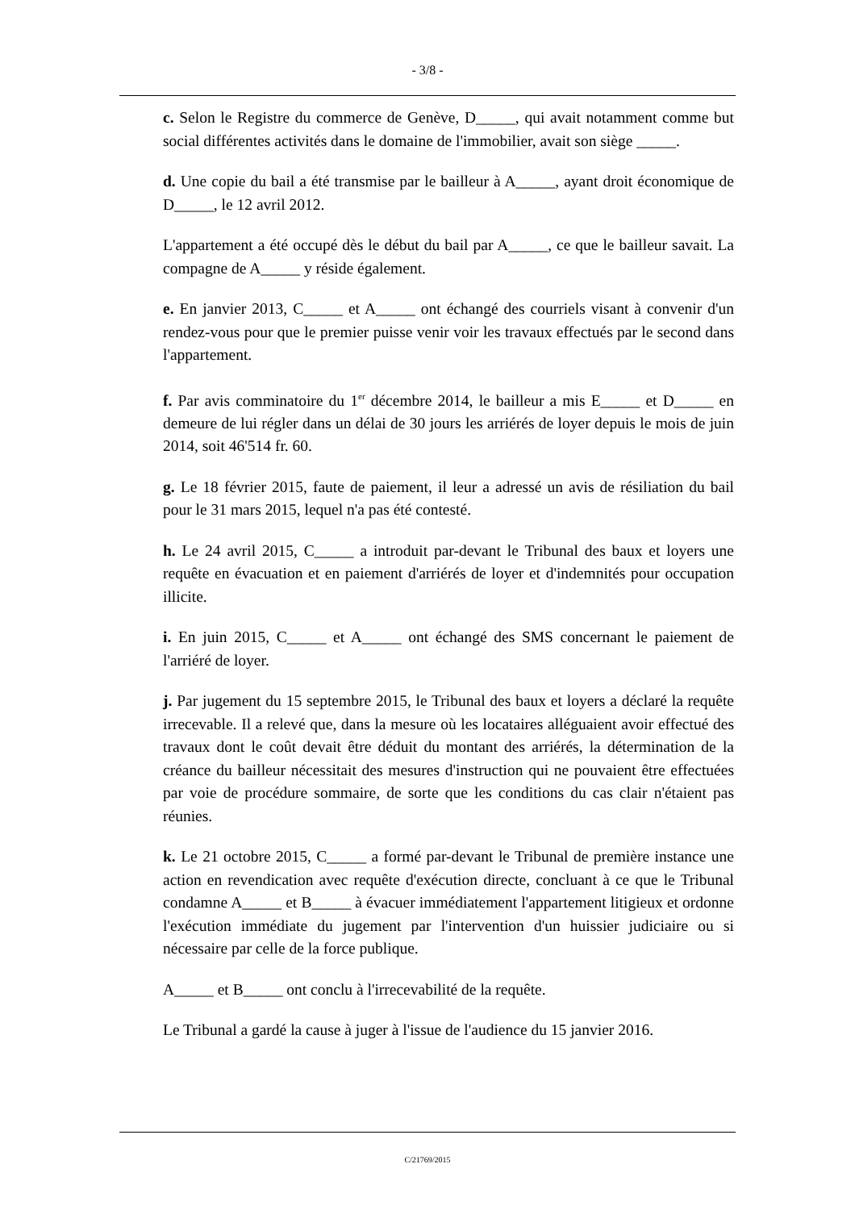- 3/8 -
c. Selon le Registre du commerce de Genève, D_____, qui avait notamment comme but social différentes activités dans le domaine de l'immobilier, avait son siège _____.
d. Une copie du bail a été transmise par le bailleur à A_____, ayant droit économique de D_____, le 12 avril 2012.
L'appartement a été occupé dès le début du bail par A_____, ce que le bailleur savait. La compagne de A_____ y réside également.
e. En janvier 2013, C_____ et A_____ ont échangé des courriels visant à convenir d'un rendez-vous pour que le premier puisse venir voir les travaux effectués par le second dans l'appartement.
f. Par avis comminatoire du 1<sup>er</sup> décembre 2014, le bailleur a mis E_____ et D_____ en demeure de lui régler dans un délai de 30 jours les arriérés de loyer depuis le mois de juin 2014, soit 46'514 fr. 60.
g. Le 18 février 2015, faute de paiement, il leur a adressé un avis de résiliation du bail pour le 31 mars 2015, lequel n'a pas été contesté.
h. Le 24 avril 2015, C_____ a introduit par-devant le Tribunal des baux et loyers une requête en évacuation et en paiement d'arriérés de loyer et d'indemnités pour occupation illicite.
i. En juin 2015, C_____ et A_____ ont échangé des SMS concernant le paiement de l'arriéré de loyer.
j. Par jugement du 15 septembre 2015, le Tribunal des baux et loyers a déclaré la requête irrecevable. Il a relevé que, dans la mesure où les locataires alléguaient avoir effectué des travaux dont le coût devait être déduit du montant des arriérés, la détermination de la créance du bailleur nécessitait des mesures d'instruction qui ne pouvaient être effectuées par voie de procédure sommaire, de sorte que les conditions du cas clair n'étaient pas réunies.
k. Le 21 octobre 2015, C_____ a formé par-devant le Tribunal de première instance une action en revendication avec requête d'exécution directe, concluant à ce que le Tribunal condamne A_____ et B_____ à évacuer immédiatement l'appartement litigieux et ordonne l'exécution immédiate du jugement par l'intervention d'un huissier judiciaire ou si nécessaire par celle de la force publique.
A_____ et B_____ ont conclu à l'irrecevabilité de la requête.
Le Tribunal a gardé la cause à juger à l'issue de l'audience du 15 janvier 2016.
C/21769/2015